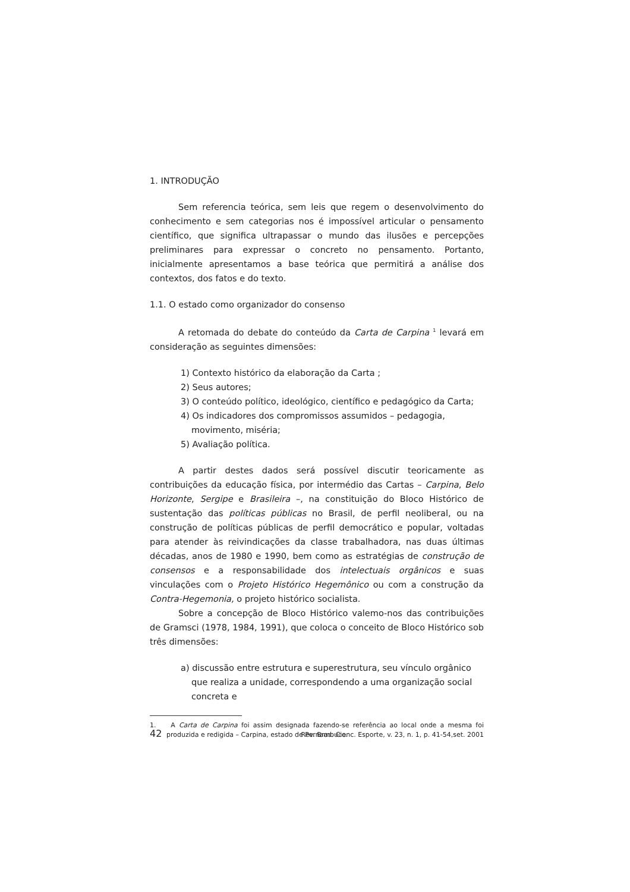1. INTRODUÇÃO
Sem referencia teórica, sem leis que regem o desenvolvimento do conhecimento e sem categorias nos é impossível articular o pensamento científico, que significa ultrapassar o mundo das ilusões e percepções preliminares para expressar o concreto no pensamento. Portanto, inicialmente apresentamos a base teórica que permitirá a análise dos contextos, dos fatos e do texto.
1.1. O estado como organizador do consenso
A retomada do debate do conteúdo da Carta de Carpina <sup>1</sup> levará em consideração as seguintes dimensões:
1) Contexto histórico da elaboração da Carta ;
2) Seus autores;
3) O conteúdo político, ideológico, científico e pedagógico da Carta;
4) Os indicadores dos compromissos assumidos – pedagogia, movimento, miséria;
5) Avaliação política.
A partir destes dados será possível discutir teoricamente as contribuições da educação física, por intermédio das Cartas – Carpina, Belo Horizonte, Sergipe e Brasileira –, na constituição do Bloco Histórico de sustentação das políticas públicas no Brasil, de perfil neoliberal, ou na construção de políticas públicas de perfil democrático e popular, voltadas para atender às reivindicações da classe trabalhadora, nas duas últimas décadas, anos de 1980 e 1990, bem como as estratégias de construção de consensos e a responsabilidade dos intelectuais orgânicos e suas vinculações com o Projeto Histórico Hegemônico ou com a construção da Contra-Hegemonia, o projeto histórico socialista.
Sobre a concepção de Bloco Histórico valemo-nos das contribuições de Gramsci (1978, 1984, 1991), que coloca o conceito de Bloco Histórico sob três dimensões:
a) discussão entre estrutura e superestrutura, seu vínculo orgânico que realiza a unidade, correspondendo a uma organização social concreta e
1. A Carta de Carpina foi assim designada fazendo-se referência ao local onde a mesma foi produzida e redigida – Carpina, estado de Pernambuco.
42 Rev. Bras. Cienc. Esporte, v. 23, n. 1, p. 41-54,set. 2001